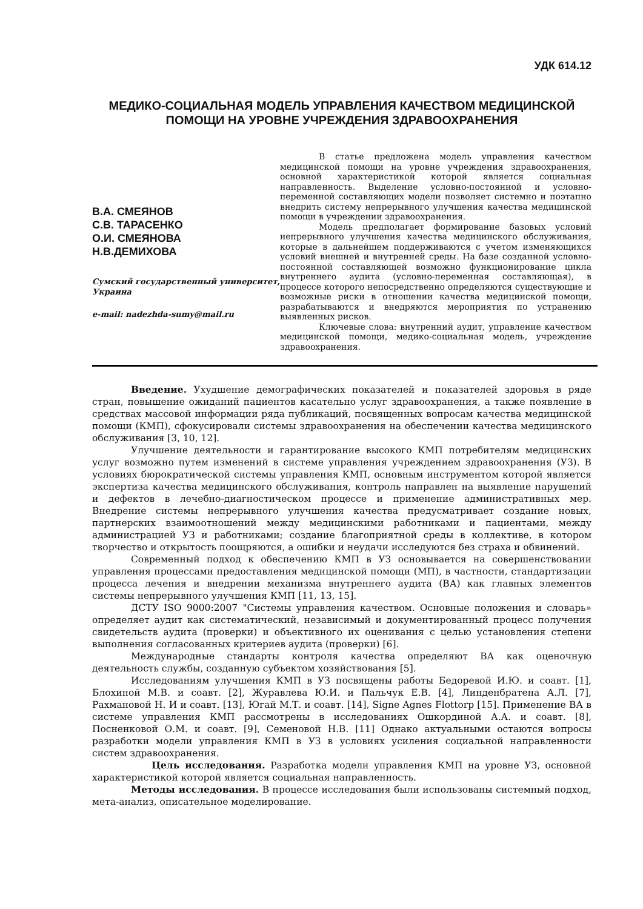УДК 614.12
МЕДИКО-СОЦИАЛЬНАЯ МОДЕЛЬ УПРАВЛЕНИЯ КАЧЕСТВОМ МЕДИЦИНСКОЙ ПОМОЩИ НА УРОВНЕ УЧРЕЖДЕНИЯ ЗДРАВООХРАНЕНИЯ
В.А. СМЕЯНОВ
С.В. ТАРАСЕНКО
О.И. СМЕЯНОВА
Н.В.ДЕМИХОВА
Сумский государственный университет, Украина
e-mail: nadezhda-sumy@mail.ru
В статье предложена модель управления качеством медицинской помощи на уровне учреждения здравоохранения, основной характеристикой которой является социальная направленность. Выделение условно-постоянной и условно-переменной составляющих модели позволяет системно и поэтапно внедрить систему непрерывного улучшения качества медицинской помощи в учреждении здравоохранения.
Модель предполагает формирование базовых условий непрерывного улучшения качества медицинского обслуживания, которые в дальнейшем поддерживаются с учетом изменяющихся условий внешней и внутренней среды. На базе созданной условно-постоянной составляющей возможно функционирование цикла внутреннего аудита (условно-переменная составляющая), в процессе которого непосредственно определяются существующие и возможные риски в отношении качества медицинской помощи, разрабатываются и внедряются мероприятия по устранению выявленных рисков.
Ключевые слова: внутренний аудит, управление качеством медицинской помощи, медико-социальная модель, учреждение здравоохранения.
Введение. Ухудшение демографических показателей и показателей здоровья в ряде стран, повышение ожиданий пациентов касательно услуг здравоохранения, а также появление в средствах массовой информации ряда публикаций, посвященных вопросам качества медицинской помощи (КМП), сфокусировали системы здравоохранения на обеспечении качества медицинского обслуживания [3, 10, 12].
Улучшение деятельности и гарантирование высокого КМП потребителям медицинских услуг возможно путем изменений в системе управления учреждением здравоохранения (УЗ). В условиях бюрократической системы управления КМП, основным инструментом которой является экспертиза качества медицинского обслуживания, контроль направлен на выявление нарушений и дефектов в лечебно-диагностическом процессе и применение административных мер. Внедрение системы непрерывного улучшения качества предусматривает создание новых, партнерских взаимоотношений между медицинскими работниками и пациентами, между администрацией УЗ и работниками; создание благоприятной среды в коллективе, в котором творчество и открытость поощряются, а ошибки и неудачи исследуются без страха и обвинений.
Современный подход к обеспечению КМП в УЗ основывается на совершенствовании управления процессами предоставления медицинской помощи (МП), в частности, стандартизации процесса лечения и внедрении механизма внутреннего аудита (ВА) как главных элементов системы непрерывного улучшения КМП [11, 13, 15].
ДСТУ ISO 9000:2007 "Системы управления качеством. Основные положения и словарь» определяет аудит как систематический, независимый и документированный процесс получения свидетельств аудита (проверки) и объективного их оценивания с целью установления степени выполнения согласованных критериев аудита (проверки) [6].
Международные стандарты контроля качества определяют ВА как оценочную деятельность службы, созданную субъектом хозяйствования [5].
Исследованиям улучшения КМП в УЗ посвящены работы Бедоревой И.Ю. и соавт. [1], Блохиной М.В. и соавт. [2], Журавлева Ю.И. и Пальчук Е.В. [4], Линденбратена А.Л. [7], Рахмановой Н. И и соавт. [13], Югай М.Т. и соавт. [14], Signe Agnes Flottorp [15]. Применение ВА в системе управления КМП рассмотрены в исследованиях Ошкординой А.А. и соавт. [8], Посненковой О.М. и соавт. [9], Семеновой Н.В. [11] Однако актуальными остаются вопросы разработки модели управления КМП в УЗ в условиях усиления социальной направленности систем здравоохранения.
Цель исследования. Разработка модели управления КМП на уровне УЗ, основной характеристикой которой является социальная направленность.
Методы исследования. В процессе исследования были использованы системный подход, мета-анализ, описательное моделирование.